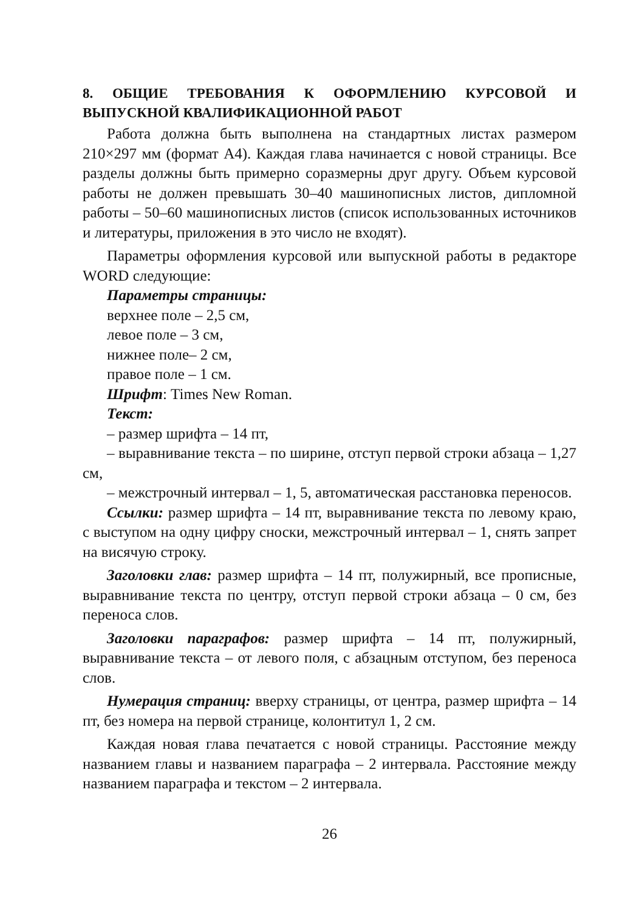8. ОБЩИЕ ТРЕБОВАНИЯ К ОФОРМЛЕНИЮ КУРСОВОЙ И ВЫПУСКНОЙ КВАЛИФИКАЦИОННОЙ РАБОТ
Работа должна быть выполнена на стандартных листах размером 210×297 мм (формат А4). Каждая глава начинается с новой страницы. Все разделы должны быть примерно соразмерны друг другу. Объем курсовой работы не должен превышать 30–40 машинописных листов, дипломной работы – 50–60 машинописных листов (список использованных источников и литературы, приложения в это число не входят).
Параметры оформления курсовой или выпускной работы в редакторе WORD следующие:
Параметры страницы:
верхнее поле – 2,5 см,
левое поле – 3 см,
нижнее поле– 2 см,
правое поле – 1 см.
Шрифт: Times New Roman.
Текст:
– размер шрифта – 14 пт,
– выравнивание текста – по ширине, отступ первой строки абзаца – 1,27 см,
– межстрочный интервал – 1, 5, автоматическая расстановка переносов.
Ссылки: размер шрифта – 14 пт, выравнивание текста по левому краю, с выступом на одну цифру сноски, межстрочный интервал – 1, снять запрет на висячую строку.
Заголовки глав: размер шрифта – 14 пт, полужирный, все прописные, выравнивание текста по центру, отступ первой строки абзаца – 0 см, без переноса слов.
Заголовки параграфов: размер шрифта – 14 пт, полужирный, выравнивание текста – от левого поля, с абзацным отступом, без переноса слов.
Нумерация страниц: вверху страницы, от центра, размер шрифта – 14 пт, без номера на первой странице, колонтитул 1, 2 см.
Каждая новая глава печатается с новой страницы. Расстояние между названием главы и названием параграфа – 2 интервала. Расстояние между названием параграфа и текстом – 2 интервала.
26